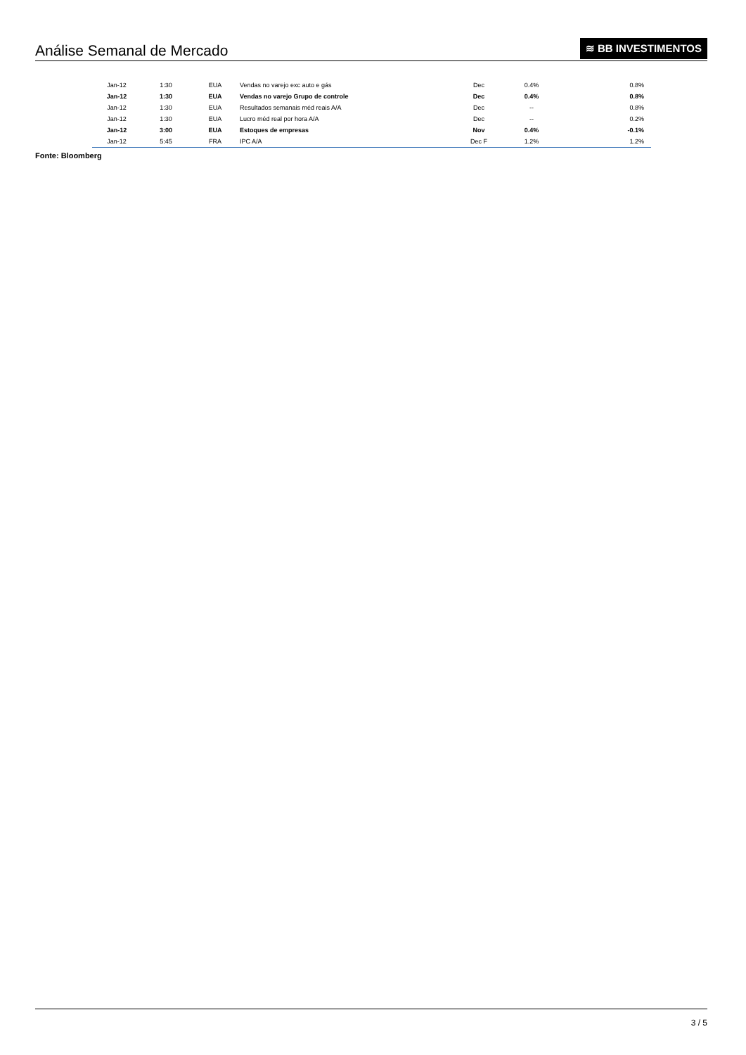Análise Semanal de Mercado
≋ BB INVESTIMENTOS
| Jan-12 | 1:30 | EUA | Vendas no varejo exc auto e gás | Dec | 0.4% | 0.8% |
| Jan-12 | 1:30 | EUA | Vendas no varejo Grupo de controle | Dec | 0.4% | 0.8% |
| Jan-12 | 1:30 | EUA | Resultados semanais méd reais A/A | Dec | -- | 0.8% |
| Jan-12 | 1:30 | EUA | Lucro méd real por hora A/A | Dec | -- | 0.2% |
| Jan-12 | 3:00 | EUA | Estoques de empresas | Nov | 0.4% | -0.1% |
| Jan-12 | 5:45 | FRA | IPC A/A | Dec F | 1.2% | 1.2% |
Fonte: Bloomberg
3 / 5